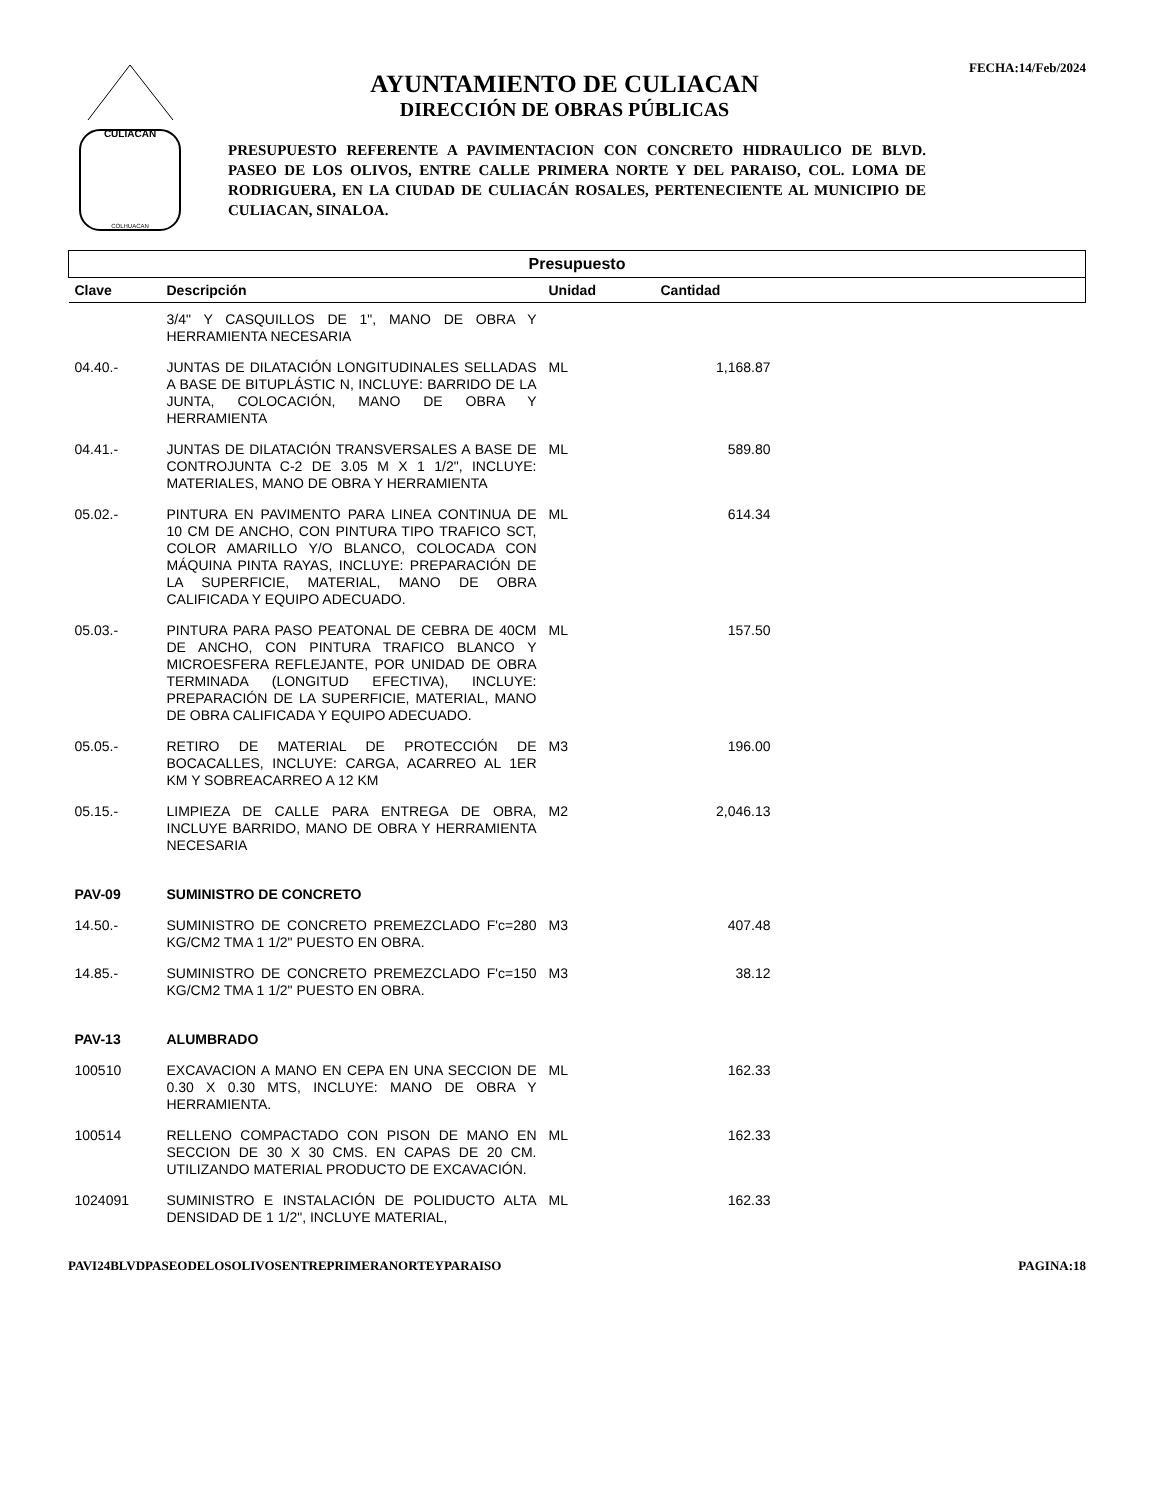CULIACAN
COLHUACAN
AYUNTAMIENTO DE CULIACAN
DIRECCIÓN DE OBRAS PÚBLICAS
FECHA:14/Feb/2024
PRESUPUESTO REFERENTE A PAVIMENTACION CON CONCRETO HIDRAULICO DE BLVD. PASEO DE LOS OLIVOS, ENTRE CALLE PRIMERA NORTE Y DEL PARAISO, COL. LOMA DE RODRIGUERA, EN LA CIUDAD DE CULIACÁN ROSALES, PERTENECIENTE AL MUNICIPIO DE CULIACAN, SINALOA.
| Presupuesto | | | | |
| --- | --- | --- | --- | --- |
| Clave | Descripción | Unidad | Cantidad | |
| | 3/4" Y CASQUILLOS DE 1", MANO DE OBRA Y HERRAMIENTA NECESARIA | | | |
| 04.40.- | JUNTAS DE DILATACIÓN LONGITUDINALES SELLADAS A BASE DE BITUPLÁSTIC N, INCLUYE: BARRIDO DE LA JUNTA, COLOCACIÓN, MANO DE OBRA Y HERRAMIENTA | ML | 1,168.87 | |
| 04.41.- | JUNTAS DE DILATACIÓN TRANSVERSALES A BASE DE CONTROJUNTA C-2 DE 3.05 M X 1 1/2", INCLUYE: MATERIALES, MANO DE OBRA Y HERRAMIENTA | ML | 589.80 | |
| 05.02.- | PINTURA EN PAVIMENTO PARA LINEA CONTINUA DE 10 CM DE ANCHO, CON PINTURA TIPO TRAFICO SCT, COLOR AMARILLO Y/O BLANCO, COLOCADA CON MÁQUINA PINTA RAYAS, INCLUYE: PREPARACIÓN DE LA SUPERFICIE, MATERIAL, MANO DE OBRA CALIFICADA Y EQUIPO ADECUADO. | ML | 614.34 | |
| 05.03.- | PINTURA PARA PASO PEATONAL DE CEBRA DE 40CM DE ANCHO, CON PINTURA TRAFICO BLANCO Y MICROESFERA REFLEJANTE, POR UNIDAD DE OBRA TERMINADA (LONGITUD EFECTIVA), INCLUYE: PREPARACIÓN DE LA SUPERFICIE, MATERIAL, MANO DE OBRA CALIFICADA Y EQUIPO ADECUADO. | ML | 157.50 | |
| 05.05.- | RETIRO DE MATERIAL DE PROTECCIÓN DE BOCACALLES, INCLUYE: CARGA, ACARREO AL 1ER KM Y SOBREACARREO A 12 KM | M3 | 196.00 | |
| 05.15.- | LIMPIEZA DE CALLE PARA ENTREGA DE OBRA, INCLUYE BARRIDO, MANO DE OBRA Y HERRAMIENTA NECESARIA | M2 | 2,046.13 | |
| PAV-09 | SUMINISTRO DE CONCRETO | | | |
| 14.50.- | SUMINISTRO DE CONCRETO PREMEZCLADO F'c=280 KG/CM2 TMA 1 1/2" PUESTO EN OBRA. | M3 | 407.48 | |
| 14.85.- | SUMINISTRO DE CONCRETO PREMEZCLADO F'c=150 KG/CM2 TMA 1 1/2" PUESTO EN OBRA. | M3 | 38.12 | |
| PAV-13 | ALUMBRADO | | | |
| 100510 | EXCAVACION A MANO EN CEPA EN UNA SECCION DE 0.30 X 0.30 MTS, INCLUYE: MANO DE OBRA Y HERRAMIENTA. | ML | 162.33 | |
| 100514 | RELLENO COMPACTADO CON PISON DE MANO EN SECCION DE 30 X 30 CMS. EN CAPAS DE 20 CM. UTILIZANDO MATERIAL PRODUCTO DE EXCAVACIÓN. | ML | 162.33 | |
| 1024091 | SUMINISTRO E INSTALACIÓN DE POLIDUCTO ALTA DENSIDAD DE 1 1/2", INCLUYE MATERIAL, | ML | 162.33 | |
PAVI24BLVDPASEODELOSOLIVOSENTREPRIMERANORTEYPARAISO PAGINA:18